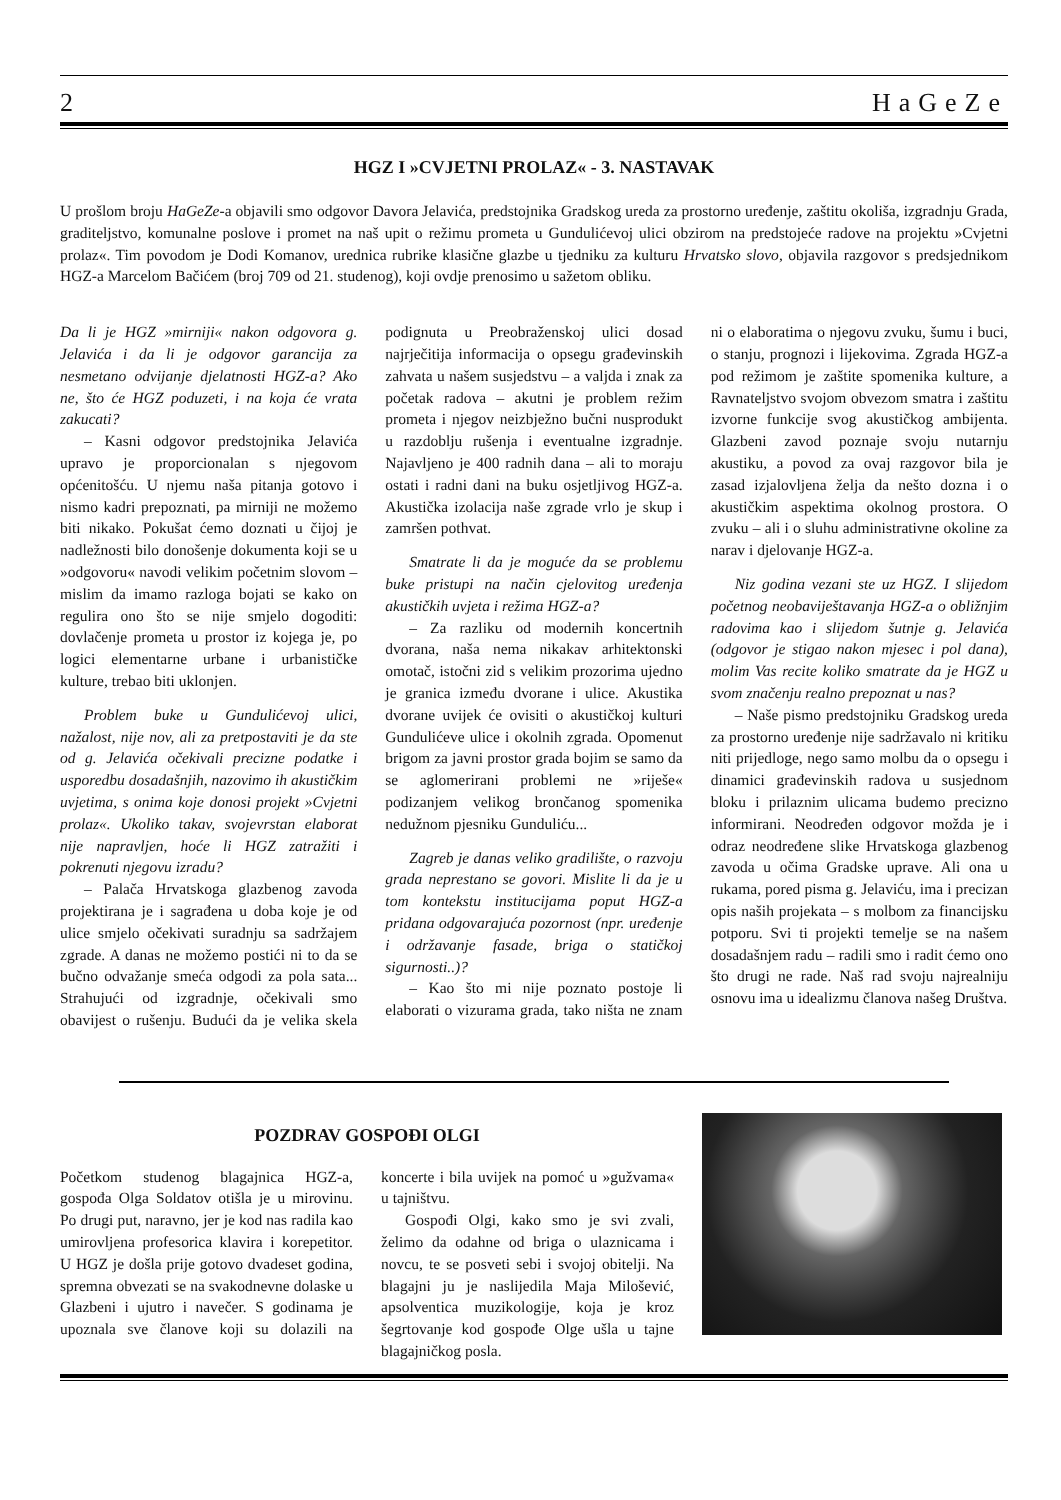2 HaGeZe
HGZ I »CVJETNI PROLAZ« - 3. NASTAVAK
U prošlom broju HaGeZe-a objavili smo odgovor Davora Jelavića, predstojnika Gradskog ureda za prostorno uređenje, zaštitu okoliša, izgradnju Grada, graditeljstvo, komunalne poslove i promet na naš upit o režimu prometa u Gundulićevoj ulici obzirom na predstojeće radove na projektu »Cvjetni prolaz«. Tim povodom je Dodi Komanov, urednica rubrike klasične glazbe u tjedniku za kulturu Hrvatsko slovo, objavila razgovor s predsjednikom HGZ-a Marcelom Bačićem (broj 709 od 21. studenog), koji ovdje prenosimo u sažetom obliku.
Da li je HGZ »mirniji« nakon odgovora g. Jelavića i da li je odgovor garancija za nesmetano odvijanje djelatnosti HGZ-a? Ako ne, što će HGZ poduzeti, i na koja će vrata zakucati?
– Kasni odgovor predstojnika Jelavića upravo je proporcionalan s njegovom općenitošću. U njemu naša pitanja gotovo i nismo kadri prepoznati, pa mirniji ne možemo biti nikako. Pokušat ćemo doznati u čijoj je nadležnosti bilo donošenje dokumenta koji se u »odgovoru« navodi velikim početnim slovom – mislim da imamo razloga bojati se kako on regulira ono što se nije smjelo dogoditi: dovlačenje prometa u prostor iz kojega je, po logici elementarne urbane i urbanističke kulture, trebao biti uklonjen.
Problem buke u Gundulićevoj ulici, nažalost, nije nov, ali za pretpostaviti je da ste od g. Jelavića očekivali precizne podatke i usporedbu dosadašnjih, nazovimo ih akustičkim uvjetima, s onima koje donosi projekt »Cvjetni prolaz«. Ukoliko takav, svojevrstan elaborat nije napravljen, hoće li HGZ zatražiti i pokrenuti njegovu izradu?
– Palača Hrvatskoga glazbenog zavoda projektirana je i sagrađena u doba koje je od ulice smjelo očekivati suradnju sa sadržajem zgrade. A danas ne možemo postići ni to da se bučno odvažanje smeća odgodi za pola sata... Strahujući od izgradnje, očekivali smo obavijest o rušenju. Budući da je velika skela podignuta u Preobraženskoj ulici dosad najrječitija informacija o opsegu građevinskih zahvata u našem susjedstvu – a valjda i znak za početak radova – akutni je problem režim prometa i njegov neizbježno bučni nusprodukt u razdoblju rušenja i eventualne izgradnje. Najavljeno je 400 radnih dana – ali to moraju ostati i radni dani na buku osjetljivog HGZ-a. Akustička izolacija naše zgrade vrlo je skup i zamršen pothvat.
Smatrate li da je moguće da se problemu buke pristupi na način cjelovitog uređenja akustičkih uvjeta i režima HGZ-a?
– Za razliku od modernih koncertnih dvorana, naša nema nikakav arhitektonski omotač, istočni zid s velikim prozorima ujedno je granica između dvorane i ulice. Akustika dvorane uvijek će ovisiti o akustičkoj kulturi Gundulićeve ulice i okolnih zgrada. Opomenut brigom za javni prostor grada bojim se samo da se aglomerirani problemi ne »riješe« podizanjem velikog brončanog spomenika nedužnom pjesniku Gunduliću...
Zagreb je danas veliko gradilište, o razvoju grada neprestano se govori. Mislite li da je u tom kontekstu institucijama poput HGZ-a pridana odgovarajuća pozornost (npr. uređenje i održavanje fasade, briga o statičkoj sigurnosti..)?
– Kao što mi nije poznato postoje li elaborati o vizurama grada, tako ništa ne znam ni o elaboratima o njegovu zvuku, šumu i buci, o stanju, prognozi i lijekovima. Zgrada HGZ-a pod režimom je zaštite spomenika kulture, a Ravnateljstvo svojom obvezom smatra i zaštitu izvorne funkcije svog akustičkog ambijenta. Glazbeni zavod poznaje svoju nutarnju akustiku, a povod za ovaj razgovor bila je zasad izjalovljena želja da nešto dozna i o akustičkim aspektima okolnog prostora. O zvuku – ali i o sluhu administrativne okoline za narav i djelovanje HGZ-a.
Niz godina vezani ste uz HGZ. I slijedom početnog neobaviještavanja HGZ-a o obližnjim radovima kao i slijedom šutnje g. Jelavića (odgovor je stigao nakon mjesec i pol dana), molim Vas recite koliko smatrate da je HGZ u svom značenju realno prepoznat u nas?
– Naše pismo predstojniku Gradskog ureda za prostorno uređenje nije sadržavalo ni kritiku niti prijedloge, nego samo molbu da o opsegu i dinamici građevinskih radova u susjednom bloku i prilaznim ulicama budemo precizno informirani. Neodređen odgovor možda je i odraz neodređene slike Hrvatskoga glazbenog zavoda u očima Gradske uprave. Ali ona u rukama, pored pisma g. Jelaviću, ima i precizan opis naših projekata – s molbom za financijsku potporu. Svi ti projekti temelje se na našem dosadašnjem radu – radili smo i radit ćemo ono što drugi ne rade. Naš rad svoju najrealniju osnovu ima u idealizmu članova našeg Društva.
POZDRAV GOSPOĐI OLGI
Početkom studenog blagajnica HGZ-a, gospođa Olga Soldatov otišla je u mirovinu. Po drugi put, naravno, jer je kod nas radila kao umirovljena profesorica klavira i korepetitor. U HGZ je došla prije gotovo dvadeset godina, spremna obvezati se na svakodnevne dolaske u Glazbeni i ujutro i navečer. S godinama je upoznala sve članove koji su dolazili na koncerte i bila uvijek na pomoć u »gužvama« u tajništvu.
Gospođi Olgi, kako smo je svi zvali, želimo da odahne od briga o ulaznicama i novcu, te se posveti sebi i svojoj obitelji. Na blagajni ju je naslijedila Maja Milošević, apsolventica muzikologije, koja je kroz šegrtovanje kod gospođe Olge ušla u tajne blagajničkog posla.